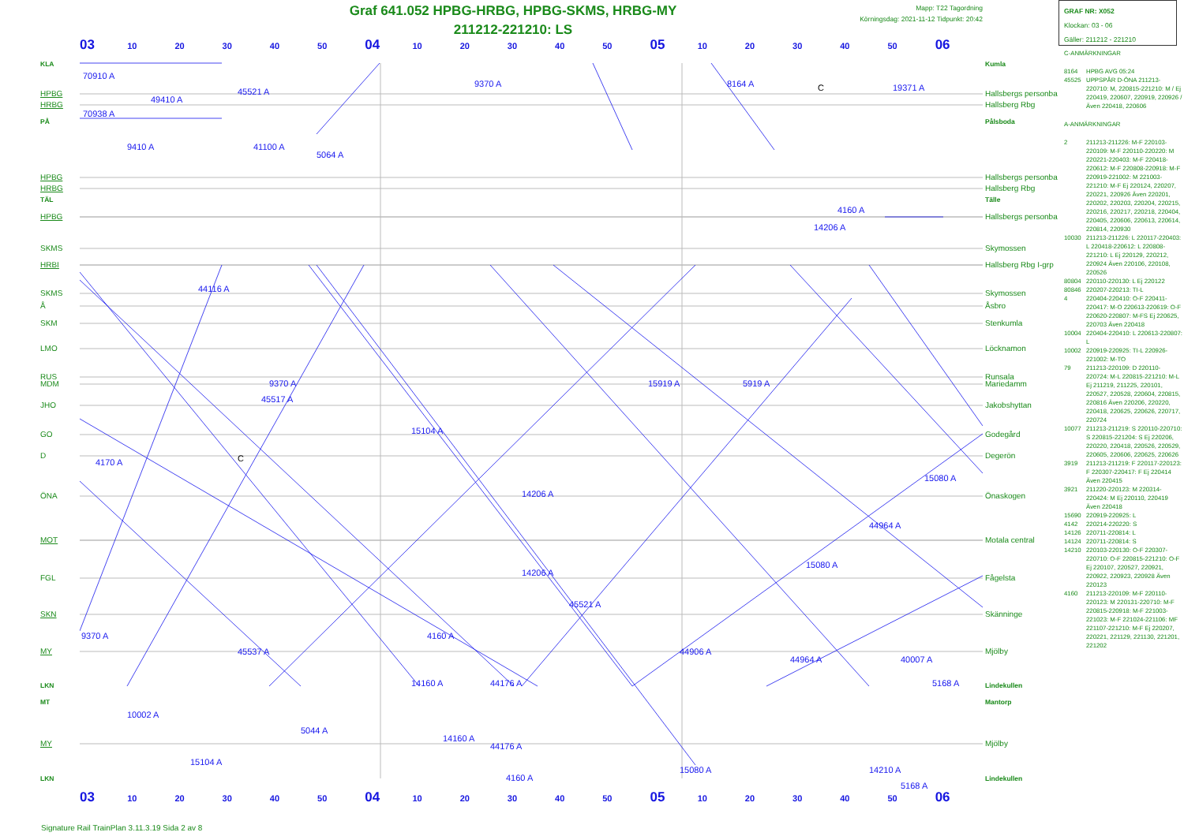Graf 641.052 HPBG-HRBG, HPBG-SKMS, HRBG-MY
211212-221210: LS
Mapp: T22 Tagordning
Körningsdag: 2021-11-12 Tidpunkt: 20:42
GRAF NR: X052
Klockan: 03 - 06
Gäller: 211212 - 221210
03 10 20 30 40 50 04 10 20 30 40 50 05 10 20 30 40 50 06
KLA
HPBG
HRBG
PÅ
HPBG
HRBG
TÄL
HPBG
SKMS
HRBI
SKMS
Å
SKM
LMO
RUS
MDM
JHO
GO
D
ÖNA
MOT
FGL
SKN
MY
LKN
MT
MY
LKN
70910 A
70938 A
49410 A
45521 A
9370 A
8164 A
19371 A
9410 A
41100 A
5064 A
4160 A
14206 A
44116 A
45517 A
9370 A
15104 A
15919 A
5919 A
4170 A
14206 A
15080 A
44964 A
14206 A
15080 A
45521 A
4160 A
9370 A
45537 A
44906 A
44964 A
40007 A
14160 A
44176 A
5168 A
10002 A
5044 A
14160 A
44176 A
15104 A
4160 A
15080 A
14210 A
5168 A
C
C
Kumla
Hallsbergs personba
Hallsberg Rbg
Pålsboda
Hallsbergs personba
Hallsberg Rbg
Tälle
Hallsbergs personba
Skymossen
Hallsberg Rbg I-grp
Skymossen
Åsbro
Stenkumla
Löcknamon
Runsala
Mariedamm
Jakobshyttan
Godegård
Degerön
Önaskogen
Motala central
Fågelsta
Skänninge
Mjölby
Lindekullen
Mantorp
Mjölby
Lindekullen
C-ANMÄRKNINGAR
8164 HPBG AVG 05:24
45525 UPPSPÅR D-ÖNA 211213-220710: M, 220815-221210: M / Ej 220419, 220607, 220919, 220926 / Även 220418, 220606
A-ANMÄRKNINGAR
2 211213-211226: M-F 220103-220109: M-F 220110-220220: M 220221-220403: M-F 220418-220612: M-F 220808-220918: M-F 220919-221002: M 221003-221210: M-F Ej 220124, 220207, 220221, 220926 Även 220201, 220202, 220203, 220204, 220215, 220216, 220217, 220218, 220404, 220405, 220606, 220613, 220614, 220814, 220930
10030 211213-211226: L 220117-220403: L 220418-220612: L 220808-221210: L Ej 220129, 220212, 220924 Även 220106, 220108, 220526
80804 220110-220130: L Ej 220122
80846 220207-220213: TI-L
4 220404-220410: O-F 220411-220417: M-O 220613-220619: O-F 220620-220807: M-FS Ej 220625, 220703 Även 220418
10004 220404-220410: L 220613-220807: L
10002 220919-220925: TI-L 220926-221002: M-TO
79 211213-220109: D 220110-220724: M-L 220815-221210: M-L Ej 211219, 211225, 220101, 220527, 220528, 220604, 220815, 220816 Även 220206, 220220, 220418, 220625, 220626, 220717, 220724
10077 211213-211219: S 220110-220710: S 220815-221204: S Ej 220206, 220220, 220418, 220526, 220529, 220605, 220606, 220625, 220626
3919 211213-211219: F 220117-220123: F 220307-220417: F Ej 220414 Även 220415
3921 211220-220123: M 220314-220424: M Ej 220110, 220419 Även 220418
15690 220919-220925: L
4142 220214-220220: S
14126 220711-220814: L
14124 220711-220814: S
14210 220103-220130: O-F 220307-220710: O-F 220815-221210: O-F Ej 220107, 220527, 220921, 220922, 220923, 220928 Även 220123
4160 211213-220109: M-F 220110-220123: M 220131-220710: M-F 220815-220918: M-F 221003-221023: M-F 221024-221106: MF 221107-221210: M-F Ej 220207, 220221, 221129, 221130, 221201, 221202
03 10 20 30 40 50 04 10 20 30 40 50 05 10 20 30 40 50 06
Signature Rail TrainPlan 3.11.3.19 Sida 2 av 8